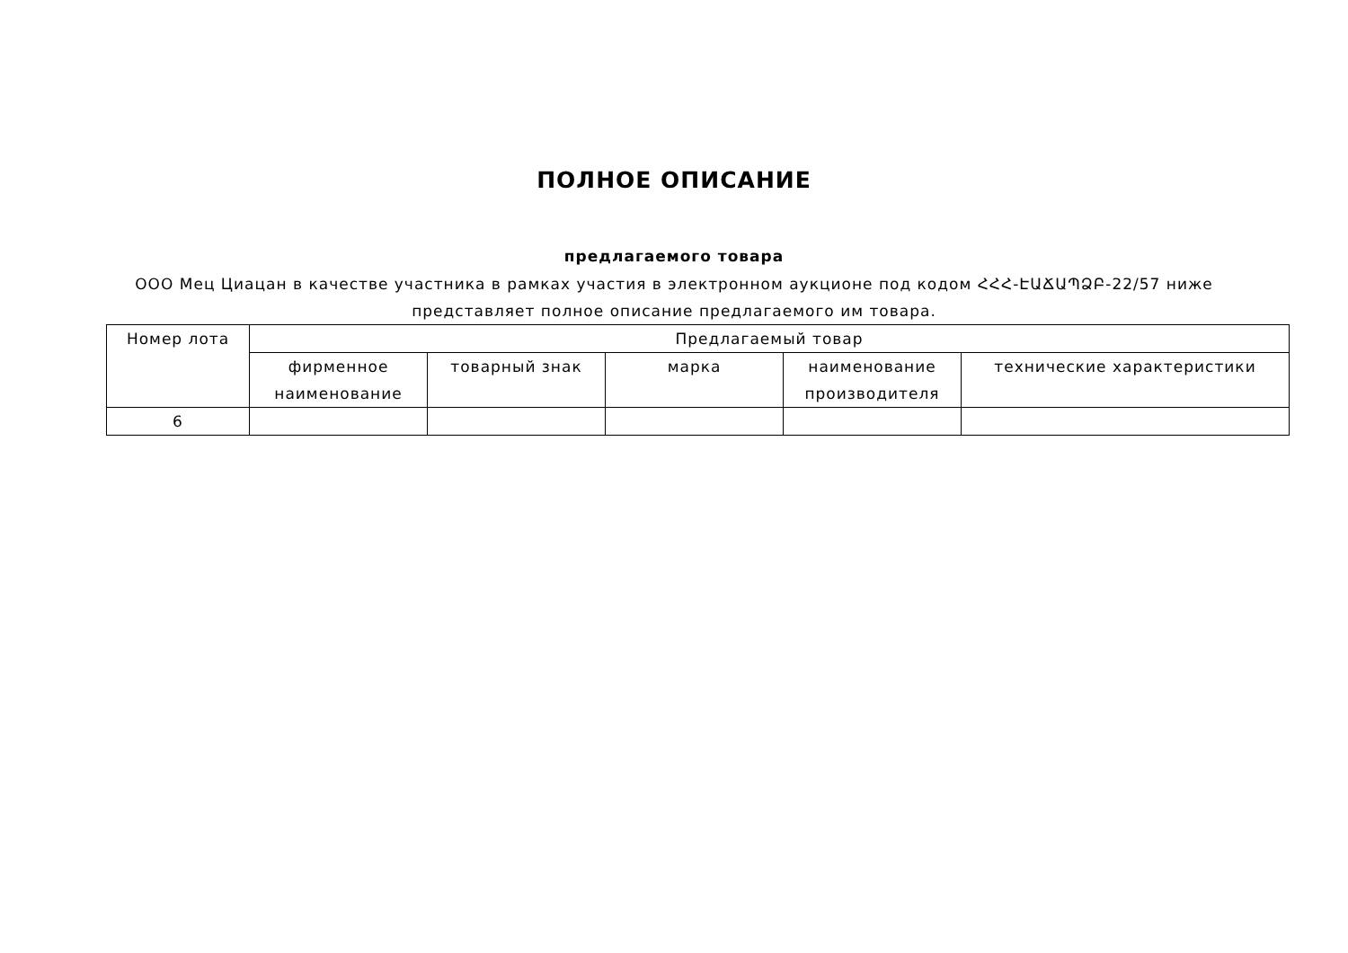ПОЛНОЕ ОПИСАНИЕ
предлагаемого товара
ООО Мец Циацан в качестве участника в рамках участия в электронном аукционе под кодом ՀՀՀ-ԷԱՃԱՊՁԲ-22/57 ниже представляет полное описание предлагаемого им товара.
| Номер лота | Предлагаемый товар | | | | |
| --- | --- | --- | --- | --- | --- |
| | фирменное наименование | товарный знак | марка | наименование производителя | технические характеристики |
| 6 | | | | | |